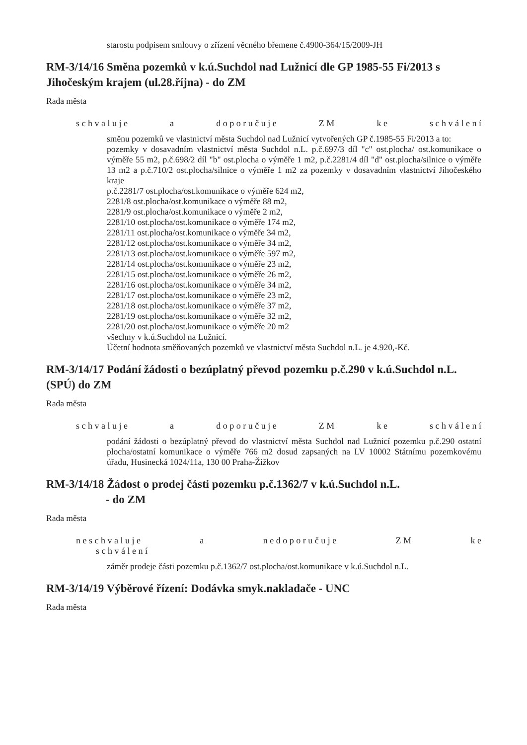starostu podpisem smlouvy o zřízení věcného břemene č.4900-364/15/2009-JH
RM-3/14/16 Směna pozemků v k.ú.Suchdol nad Lužnicí dle GP 1985-55 Fi/2013 s Jihočeským krajem (ul.28.října) - do ZM
Rada města
s c h v a l u j e a d o p o r u č u j e Z M k e s c h v á l e n í
směnu pozemků ve vlastnictví města Suchdol nad Lužnicí vytvořených GP č.1985-55 Fi/2013 a to:
pozemky v dosavadním vlastnictví města Suchdol n.L. p.č.697/3 díl "c" ost.plocha/ ost.komunikace o výměře 55 m2, p.č.698/2 díl "b" ost.plocha o výměře 1 m2, p.č.2281/4 díl "d" ost.plocha/silnice o výměře 13 m2 a p.č.710/2 ost.plocha/silnice o výměře 1 m2 za pozemky v dosavadním vlastnictví Jihočeského kraje
p.č.2281/7 ost.plocha/ost.komunikace o výměře 624 m2,
2281/8 ost.plocha/ost.komunikace o výměře 88 m2,
2281/9 ost.plocha/ost.komunikace o výměře 2 m2,
2281/10 ost.plocha/ost.komunikace o výměře 174 m2,
2281/11 ost.plocha/ost.komunikace o výměře 34 m2,
2281/12 ost.plocha/ost.komunikace o výměře 34 m2,
2281/13 ost.plocha/ost.komunikace o výměře 597 m2,
2281/14 ost.plocha/ost.komunikace o výměře 23 m2,
2281/15 ost.plocha/ost.komunikace o výměře 26 m2,
2281/16 ost.plocha/ost.komunikace o výměře 34 m2,
2281/17 ost.plocha/ost.komunikace o výměře 23 m2,
2281/18 ost.plocha/ost.komunikace o výměře 37 m2,
2281/19 ost.plocha/ost.komunikace o výměře 32 m2,
2281/20 ost.plocha/ost.komunikace o výměře 20 m2
všechny v k.ú.Suchdol na Lužnicí.
Účetní hodnota směňovaných pozemků ve vlastnictví města Suchdol n.L. je 4.920,-Kč.
RM-3/14/17 Podání žádosti o bezúplatný převod pozemku p.č.290 v k.ú.Suchdol n.L. (SPÚ) do ZM
Rada města
s c h v a l u j e a d o p o r u č u j e Z M k e s c h v á l e n í
podání žádosti o bezúplatný převod do vlastnictví města Suchdol nad Lužnicí pozemku p.č.290 ostatní plocha/ostatní komunikace o výměře 766 m2 dosud zapsaných na LV 10002 Státnímu pozemkovému úřadu, Husinecká 1024/11a, 130 00 Praha-Žižkov
RM-3/14/18 Žádost o prodej části pozemku p.č.1362/7 v k.ú.Suchdol n.L.
- do ZM
Rada města
n e s c h v a l u j e a n e d o p o r u č u j e Z M k e
s c h v á l e n í
záměr prodeje části pozemku p.č.1362/7 ost.plocha/ost.komunikace v k.ú.Suchdol n.L.
RM-3/14/19 Výběrové řízení: Dodávka smyk.nakladače - UNC
Rada města